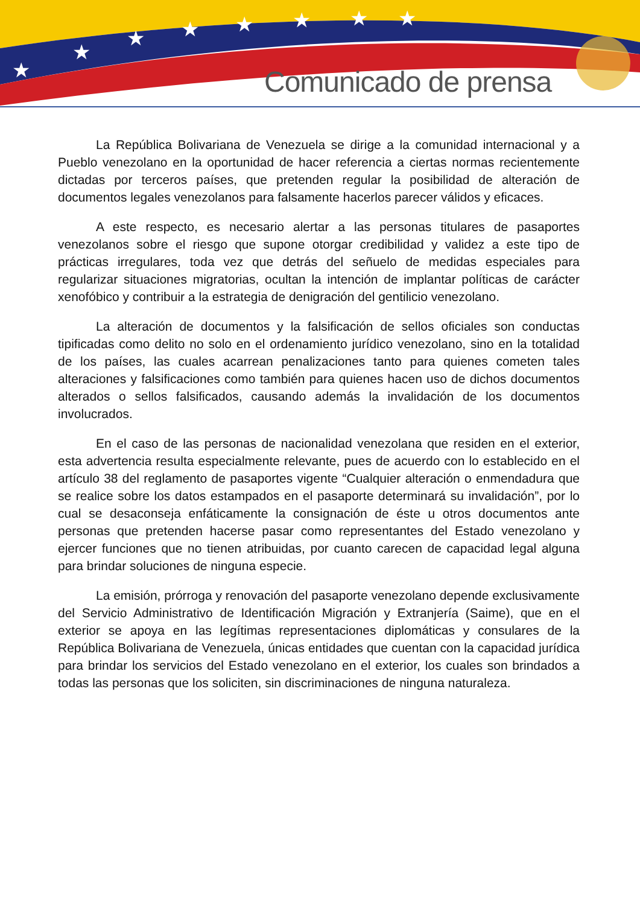★
★
★
★
★
★
★
★
Comunicado de prensa
La República Bolivariana de Venezuela se dirige a la comunidad internacional y a Pueblo venezolano en la oportunidad de hacer referencia a ciertas normas recientemente dictadas por terceros países, que pretenden regular la posibilidad de alteración de documentos legales venezolanos para falsamente hacerlos parecer válidos y eficaces.
A este respecto, es necesario alertar a las personas titulares de pasaportes venezolanos sobre el riesgo que supone otorgar credibilidad y validez a este tipo de prácticas irregulares, toda vez que detrás del señuelo de medidas especiales para regularizar situaciones migratorias, ocultan la intención de implantar políticas de carácter xenofóbico y contribuir a la estrategia de denigración del gentilicio venezolano.
La alteración de documentos y la falsificación de sellos oficiales son conductas tipificadas como delito no solo en el ordenamiento jurídico venezolano, sino en la totalidad de los países, las cuales acarrean penalizaciones tanto para quienes cometen tales alteraciones y falsificaciones como también para quienes hacen uso de dichos documentos alterados o sellos falsificados, causando además la invalidación de los documentos involucrados.
En el caso de las personas de nacionalidad venezolana que residen en el exterior, esta advertencia resulta especialmente relevante, pues de acuerdo con lo establecido en el artículo 38 del reglamento de pasaportes vigente “Cualquier alteración o enmendadura que se realice sobre los datos estampados en el pasaporte determinará su invalidación”, por lo cual se desaconseja enfáticamente la consignación de éste u otros documentos ante personas que pretenden hacerse pasar como representantes del Estado venezolano y ejercer funciones que no tienen atribuidas, por cuanto carecen de capacidad legal alguna para brindar soluciones de ninguna especie.
La emisión, prórroga y renovación del pasaporte venezolano depende exclusivamente del Servicio Administrativo de Identificación Migración y Extranjería (Saime), que en el exterior se apoya en las legítimas representaciones diplomáticas y consulares de la República Bolivariana de Venezuela, únicas entidades que cuentan con la capacidad jurídica para brindar los servicios del Estado venezolano en el exterior, los cuales son brindados a todas las personas que los soliciten, sin discriminaciones de ninguna naturaleza.